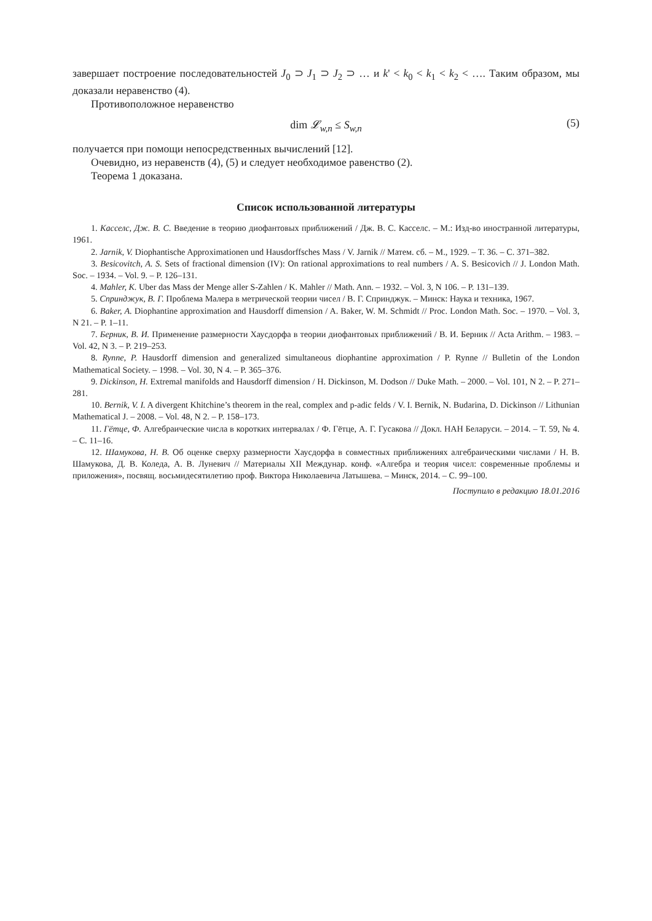завершает построение последовательностей J<sub>0</sub> ⊃ J<sub>1</sub> ⊃ J<sub>2</sub> ⊃ … и k' < k<sub>0</sub> < k<sub>1</sub> < k<sub>2</sub> < …. Таким образом, мы доказали неравенство (4).
Противоположное неравенство
dim 𝓛<sub>w,n</sub> ≤ S<sub>w,n</sub> (5)
получается при помощи непосредственных вычислений [12].
Очевидно, из неравенств (4), (5) и следует необходимое равенство (2).
Теорема 1 доказана.
Список использованной литературы
1. Касселс, Дж. В. С. Введение в теорию диофантовых приближений / Дж. В. С. Касселс. – М.: Изд-во иностранной литературы, 1961.
2. Jarnik, V. Diophantische Approximationen und Hausdorffsches Mass / V. Jarnik // Матем. сб. – М., 1929. – Т. 36. – С. 371–382.
3. Besicovitch, A. S. Sets of fractional dimension (IV): On rational approximations to real numbers / A. S. Besicovich // J. London Math. Soc. – 1934. – Vol. 9. – P. 126–131.
4. Mahler, K. Uber das Mass der Menge aller S-Zahlen / K. Mahler // Math. Ann. – 1932. – Vol. 3, N 106. – P. 131–139.
5. Спринджук, В. Г. Проблема Малера в метрической теории чисел / В. Г. Спринджук. – Минск: Наука и техника, 1967.
6. Baker, A. Diophantine approximation and Hausdorff dimension / A. Baker, W. M. Schmidt // Proc. London Math. Soc. – 1970. – Vol. 3, N 21. – P. 1–11.
7. Берник, В. И. Применение размерности Хаусдорфа в теории диофантовых приближений / В. И. Берник // Acta Arithm. – 1983. – Vol. 42, N 3. – P. 219–253.
8. Rynne, P. Hausdorff dimension and generalized simultaneous diophantine approximation / P. Rynne // Bulletin of the London Mathematical Society. – 1998. – Vol. 30, N 4. – P. 365–376.
9. Dickinson, H. Extremal manifolds and Hausdorff dimension / H. Dickinson, M. Dodson // Duke Math. – 2000. – Vol. 101, N 2. – P. 271–281.
10. Bernik, V. I. A divergent Khitchine’s theorem in the real, complex and p-adic felds / V. I. Bernik, N. Budarina, D. Dickinson // Lithunian Mathematical J. – 2008. – Vol. 48, N 2. – P. 158–173.
11. Гётце, Ф. Алгебраические числа в коротких интервалах / Ф. Гётце, А. Г. Гусакова // Докл. НАН Беларуси. – 2014. – Т. 59, № 4. – С. 11–16.
12. Шамукова, Н. В. Об оценке сверху размерности Хаусдорфа в совместных приближениях алгебраическими числами / Н. В. Шамукова, Д. В. Коледа, А. В. Луневич // Материалы XII Междунар. конф. «Алгебра и теория чисел: современные проблемы и приложения», посвящ. восьмидесятилетию проф. Виктора Николаевича Латышева. – Минск, 2014. – С. 99–100.
Поступило в редакцию 18.01.2016